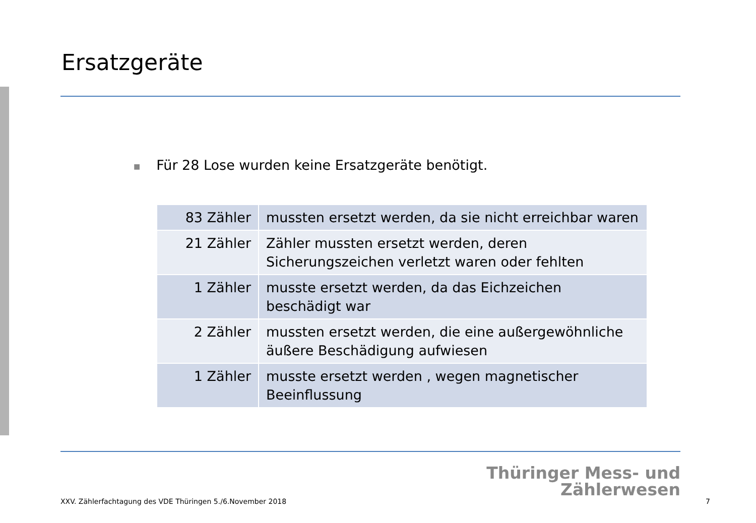Ersatzgeräte
■ Für 28 Lose wurden keine Ersatzgeräte benötigt.
| 83 Zähler | mussten ersetzt werden, da sie nicht erreichbar waren |
| 21 Zähler | Zähler mussten ersetzt werden, deren Sicherungszeichen verletzt waren oder fehlten |
| 1 Zähler | musste ersetzt werden, da das Eichzeichen beschädigt war |
| 2 Zähler | mussten ersetzt werden, die eine außergewöhnliche äußere Beschädigung aufwiesen |
| 1 Zähler | musste ersetzt werden , wegen magnetischer Beeinflussung |
Thüringer Mess- und
Zählerwesen
XXV. Zählerfachtagung des VDE Thüringen 5./6.November 2018
7